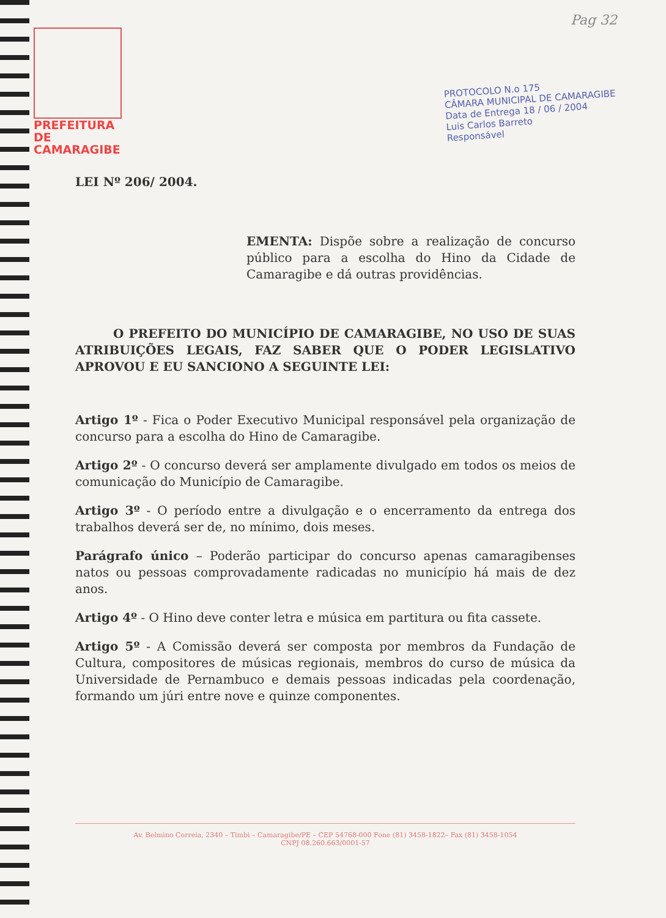Pag 32
PREFEITURA DE
CAMARAGIBE
PROTOCOLO N.o 175
CÂMARA MUNICIPAL DE CAMARAGIBE
Data de Entrega 18 / 06 / 2004
Luis Carlos Barreto
Responsável
LEI Nº 206/ 2004.
EMENTA: Dispõe sobre a realização de concurso público para a escolha do Hino da Cidade de Camaragibe e dá outras providências.
O PREFEITO DO MUNICÍPIO DE CAMARAGIBE, NO USO DE SUAS ATRIBUIÇÕES LEGAIS, FAZ SABER QUE O PODER LEGISLATIVO APROVOU E EU SANCIONO A SEGUINTE LEI:
Artigo 1º - Fica o Poder Executivo Municipal responsável pela organização de concurso para a escolha do Hino de Camaragibe.
Artigo 2º - O concurso deverá ser amplamente divulgado em todos os meios de comunicação do Município de Camaragibe.
Artigo 3º - O período entre a divulgação e o encerramento da entrega dos trabalhos deverá ser de, no mínimo, dois meses.
Parágrafo único – Poderão participar do concurso apenas camaragibenses natos ou pessoas comprovadamente radicadas no município há mais de dez anos.
Artigo 4º - O Hino deve conter letra e música em partitura ou fita cassete.
Artigo 5º - A Comissão deverá ser composta por membros da Fundação de Cultura, compositores de músicas regionais, membros do curso de música da Universidade de Pernambuco e demais pessoas indicadas pela coordenação, formando um júri entre nove e quinze componentes.
Av. Belmino Correia, 2340 – Timbi – Camaragibe/PE – CEP 54768-000 Fone (81) 3458-1822– Fax (81) 3458-1054
CNPJ 08.260.663/0001-57